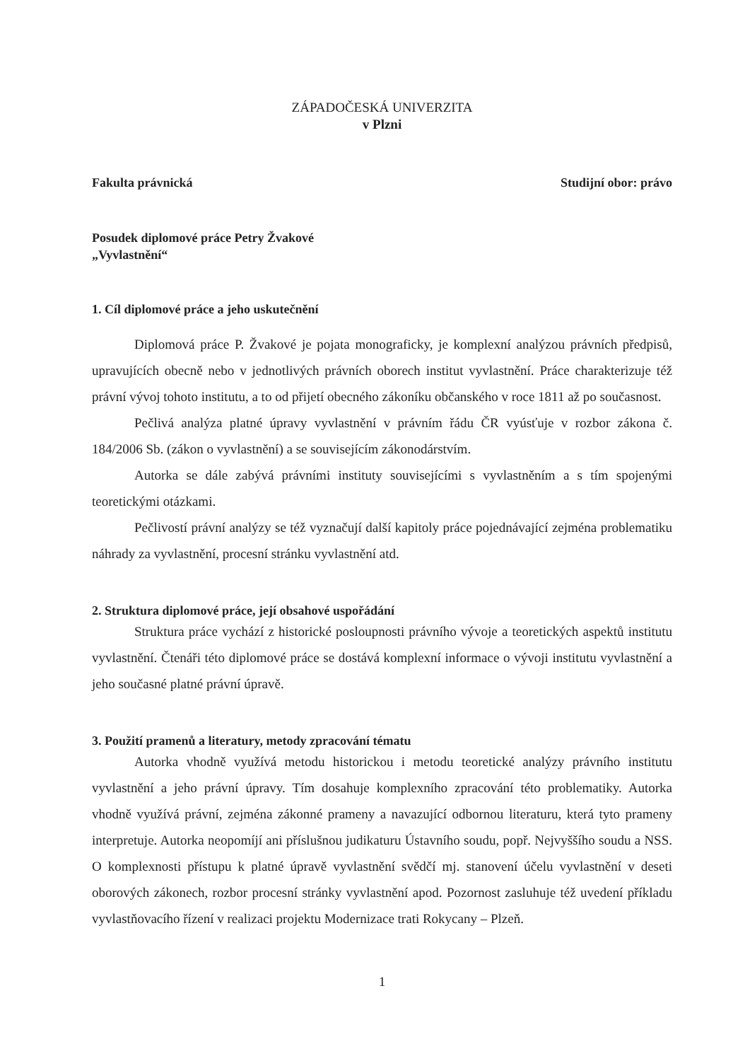ZÁPADOČESKÁ UNIVERZITA
v Plzni
Fakulta právnická Studijní obor: právo
Posudek diplomové práce Petry Žvakové
„Vyvlastnění“
1. Cíl diplomové práce a jeho uskutečnění
Diplomová práce P. Žvakové je pojata monograficky, je komplexní analýzou právních předpisů, upravujících obecně nebo v jednotlivých právních oborech institut vyvlastnění. Práce charakterizuje též právní vývoj tohoto institutu, a to od přijetí obecného zákoníku občanského v roce 1811 až po současnost.
Pečlivá analýza platné úpravy vyvlastnění v právním řádu ČR vyúsťuje v rozbor zákona č. 184/2006 Sb. (zákon o vyvlastnění) a se souvisejícím zákonodárstvím.
Autorka se dále zabývá právními instituty souvisejícími s vyvlastněním a s tím spojenými teoretickými otázkami.
Pečlivostí právní analýzy se též vyznačují další kapitoly práce pojednávající zejména problematiku náhrady za vyvlastnění, procesní stránku vyvlastnění atd.
2. Struktura diplomové práce, její obsahové uspořádání
Struktura práce vychází z historické posloupnosti právního vývoje a teoretických aspektů institutu vyvlastnění. Čtenáři této diplomové práce se dostává komplexní informace o vývoji institutu vyvlastnění a jeho současné platné právní úpravě.
3. Použití pramenů a literatury, metody zpracování tématu
Autorka vhodně využívá metodu historickou i metodu teoretické analýzy právního institutu vyvlastnění a jeho právní úpravy. Tím dosahuje komplexního zpracování této problematiky. Autorka vhodně využívá právní, zejména zákonné prameny a navazující odbornou literaturu, která tyto prameny interpretuje. Autorka neopomíjí ani příslušnou judikaturu Ústavního soudu, popř. Nejvyššího soudu a NSS. O komplexnosti přístupu k platné úpravě vyvlastnění svědčí mj. stanovení účelu vyvlastnění v deseti oborových zákonech, rozbor procesní stránky vyvlastnění apod. Pozornost zasluhuje též uvedení příkladu vyvlastňovacího řízení v realizaci projektu Modernizace trati Rokycany – Plzeň.
1